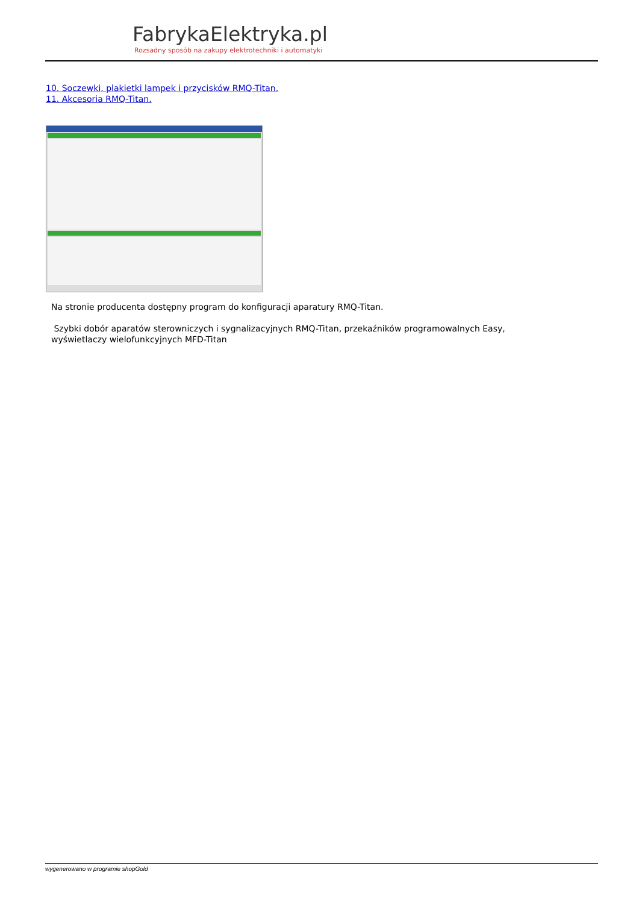FabrykaElektryka.pl
Rozsadny sposób na zakupy elektrotechniki i automatyki
10. Soczewki, plakietki lampek i przycisków RMQ-Titan.
11. Akcesoria RMQ-Titan.
Na stronie producenta dostępny program do konfiguracji aparatury RMQ-Titan.
Szybki dobór aparatów sterowniczych i sygnalizacyjnych RMQ-Titan, przekaźników programowalnych Easy, wyświetlaczy wielofunkcyjnych MFD-Titan
wygenerowano w programie shopGold